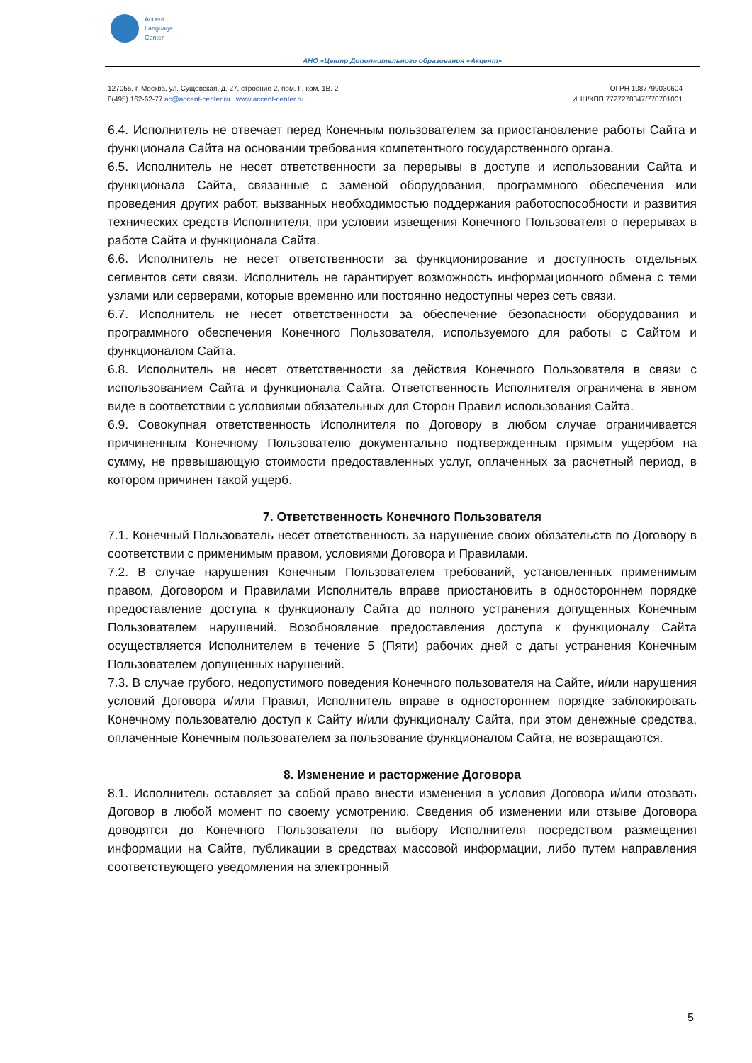Accent
Language
Center
АНО «Центр Дополнительного образования «Акцент»
127055, г. Москва, ул. Сущевская, д. 27, строение 2, пом. II, ком. 1В, 2
8(495) 162-62-77 ac@accent-center.ru www.accent-center.ru
ОГРН 1087799030604
ИНН/КПП 7727278347/770701001
6.4. Исполнитель не отвечает перед Конечным пользователем за приостановление работы Сайта и функционала Сайта на основании требования компетентного государственного органа.
6.5. Исполнитель не несет ответственности за перерывы в доступе и использовании Сайта и функционала Сайта, связанные с заменой оборудования, программного обеспечения или проведения других работ, вызванных необходимостью поддержания работоспособности и развития технических средств Исполнителя, при условии извещения Конечного Пользователя о перерывах в работе Сайта и функционала Сайта.
6.6. Исполнитель не несет ответственности за функционирование и доступность отдельных сегментов сети связи. Исполнитель не гарантирует возможность информационного обмена с теми узлами или серверами, которые временно или постоянно недоступны через сеть связи.
6.7. Исполнитель не несет ответственности за обеспечение безопасности оборудования и программного обеспечения Конечного Пользователя, используемого для работы с Сайтом и функционалом Сайта.
6.8. Исполнитель не несет ответственности за действия Конечного Пользователя в связи с использованием Сайта и функционала Сайта. Ответственность Исполнителя ограничена в явном виде в соответствии с условиями обязательных для Сторон Правил использования Сайта.
6.9. Совокупная ответственность Исполнителя по Договору в любом случае ограничивается причиненным Конечному Пользователю документально подтвержденным прямым ущербом на сумму, не превышающую стоимости предоставленных услуг, оплаченных за расчетный период, в котором причинен такой ущерб.
7. Ответственность Конечного Пользователя
7.1. Конечный Пользователь несет ответственность за нарушение своих обязательств по Договору в соответствии с применимым правом, условиями Договора и Правилами.
7.2. В случае нарушения Конечным Пользователем требований, установленных применимым правом, Договором и Правилами Исполнитель вправе приостановить в одностороннем порядке предоставление доступа к функционалу Сайта до полного устранения допущенных Конечным Пользователем нарушений. Возобновление предоставления доступа к функционалу Сайта осуществляется Исполнителем в течение 5 (Пяти) рабочих дней с даты устранения Конечным Пользователем допущенных нарушений.
7.3. В случае грубого, недопустимого поведения Конечного пользователя на Сайте, и/или нарушения условий Договора и/или Правил, Исполнитель вправе в одностороннем порядке заблокировать Конечному пользователю доступ к Сайту и/или функционалу Сайта, при этом денежные средства, оплаченные Конечным пользователем за пользование функционалом Сайта, не возвращаются.
8. Изменение и расторжение Договора
8.1. Исполнитель оставляет за собой право внести изменения в условия Договора и/или отозвать Договор в любой момент по своему усмотрению. Сведения об изменении или отзыве Договора доводятся до Конечного Пользователя по выбору Исполнителя посредством размещения информации на Сайте, публикации в средствах массовой информации, либо путем направления соответствующего уведомления на электронный
5